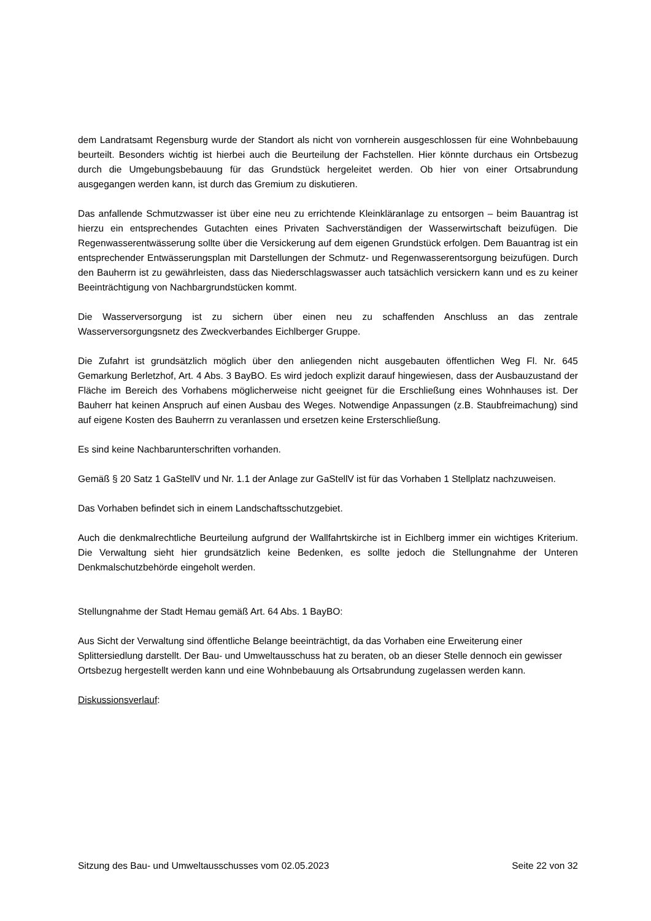dem Landratsamt Regensburg wurde der Standort als nicht von vornherein ausgeschlossen für eine Wohnbebauung beurteilt. Besonders wichtig ist hierbei auch die Beurteilung der Fachstellen. Hier könnte durchaus ein Ortsbezug durch die Umgebungsbebauung für das Grundstück hergeleitet werden. Ob hier von einer Ortsabrundung ausgegangen werden kann, ist durch das Gremium zu diskutieren.
Das anfallende Schmutzwasser ist über eine neu zu errichtende Kleinkläranlage zu entsorgen – beim Bauantrag ist hierzu ein entsprechendes Gutachten eines Privaten Sachverständigen der Wasserwirtschaft beizufügen. Die Regenwasserentwässerung sollte über die Versickerung auf dem eigenen Grundstück erfolgen. Dem Bauantrag ist ein entsprechender Entwässerungsplan mit Darstellungen der Schmutz- und Regenwasserentsorgung beizufügen. Durch den Bauherrn ist zu gewährleisten, dass das Niederschlagswasser auch tatsächlich versickern kann und es zu keiner Beeinträchtigung von Nachbargrundstücken kommt.
Die Wasserversorgung ist zu sichern über einen neu zu schaffenden Anschluss an das zentrale Wasserversorgungsnetz des Zweckverbandes Eichlberger Gruppe.
Die Zufahrt ist grundsätzlich möglich über den anliegenden nicht ausgebauten öffentlichen Weg Fl. Nr. 645 Gemarkung Berletzhof, Art. 4 Abs. 3 BayBO. Es wird jedoch explizit darauf hingewiesen, dass der Ausbauzustand der Fläche im Bereich des Vorhabens möglicherweise nicht geeignet für die Erschließung eines Wohnhauses ist. Der Bauherr hat keinen Anspruch auf einen Ausbau des Weges. Notwendige Anpassungen (z.B. Staubfreimachung) sind auf eigene Kosten des Bauherrn zu veranlassen und ersetzen keine Ersterschließung.
Es sind keine Nachbarunterschriften vorhanden.
Gemäß § 20 Satz 1 GaStellV und Nr. 1.1 der Anlage zur GaStellV ist für das Vorhaben 1 Stellplatz nachzuweisen.
Das Vorhaben befindet sich in einem Landschaftsschutzgebiet.
Auch die denkmalrechtliche Beurteilung aufgrund der Wallfahrtskirche ist in Eichlberg immer ein wichtiges Kriterium. Die Verwaltung sieht hier grundsätzlich keine Bedenken, es sollte jedoch die Stellungnahme der Unteren Denkmalschutzbehörde eingeholt werden.
Stellungnahme der Stadt Hemau gemäß Art. 64 Abs. 1 BayBO:
Aus Sicht der Verwaltung sind öffentliche Belange beeinträchtigt, da das Vorhaben eine Erweiterung einer Splittersiedlung darstellt. Der Bau- und Umweltausschuss hat zu beraten, ob an dieser Stelle dennoch ein gewisser Ortsbezug hergestellt werden kann und eine Wohnbebauung als Ortsabrundung zugelassen werden kann.
Diskussionsverlauf:
Sitzung des Bau- und Umweltausschusses vom 02.05.2023 Seite 22 von 32